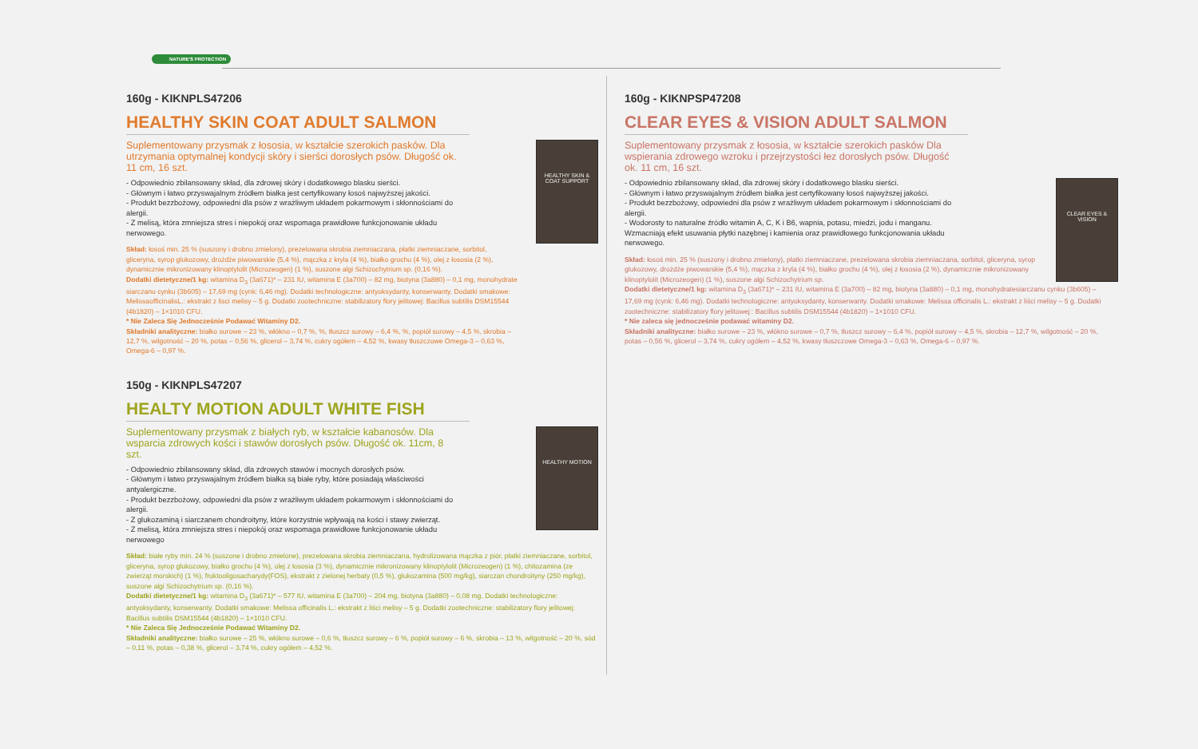NATURE'S PROTECTION
160g - KIKNPLS47206
HEALTHY SKIN COAT ADULT SALMON
HEALTHY SKIN & COAT SUPPORT
Suplementowany przysmak z łososia, w kształcie szerokich pasków. Dla utrzymania optymalnej kondycji skóry i sierści dorosłych psów. Długość ok. 11 cm, 16 szt.
- Odpowiednio zbilansowany skład, dla zdrowej skóry i dodatkowego blasku sierści.
- Głównym i łatwo przyswajalnym źródłem białka jest certyfikowany łosoś najwyższej jakości.
- Produkt bezzbożowy, odpowiedni dla psów z wrażliwym układem pokarmowym i skłonnościami do alergii.
- Z melisą, która zmniejsza stres i niepokój oraz wspomaga prawidłowe funkcjonowanie układu nerwowego.
Skład: łosoś min. 25 % (suszony i drobno zmielony), prezelowana skrobia ziemniaczana, płatki ziemniaczane, sorbitol, gliceryna, syrop glukozowy, drożdże piwowarskie (5,4 %), mączka z kryla (4 %), białko grochu (4 %), olej z łososia (2 %), dynamicznie mikronizowany klinoptylolit (Microzeogen) (1 %), suszone algi Schizochytrium sp. (0,16 %).
Dodatki dietetyczne/1 kg: witamina D<sub>3</sub> (3a671)* – 231 IU, witamina E (3a700) – 82 mg, biotyna (3a880) – 0,1 mg, monohydrate siarczanu cynku (3b605) – 17,69 mg (cynk: 6,46 mg). Dodatki technologiczne: antyoksydanty, konserwanty. Dodatki smakowe: MelissaofficinalisL.: ekstrakt z lisci melisy – 5 g. Dodatki zootechniczne: stabilizatory flory jelitowej: Bacillus subtilis DSM15544 (4b1820) – 1×1010 CFU.
* Nie Zaleca Się Jednocześnie Podawać Witaminy D2.
Składniki analityczne: białko surowe – 23 %, włókno – 0,7 %, %, tłuszcz surowy – 6,4 %, %, popiół surowy – 4,5 %, skrobia – 12,7 %, wilgotność – 20 %, potas – 0,56 %, glicerol – 3,74 %, cukry ogółem – 4,52 %, kwasy tłuszczowe Omega-3 – 0,63 %, Omega-6 – 0,97 %.
150g - KIKNPLS47207
HEALTY MOTION ADULT WHITE FISH
HEALTHY MOTION
Suplementowany przysmak z białych ryb, w kształcie kabanosów. Dla wsparcia zdrowych kości i stawów dorosłych psów. Długość ok. 11cm, 8 szt.
- Odpowiednio zbilansowany skład, dla zdrowych stawów i mocnych dorosłych psów.
- Głównym i łatwo przyswajalnym źródłem białka są białe ryby, które posiadają właściwości antyalergiczne.
- Produkt bezzbożowy, odpowiedni dla psów z wrażliwym układem pokarmowym i skłonnościami do alergii.
- Z glukozaminą i siarczanem chondroityny, które korzystnie wpływają na kości i stawy zwierząt.
- Z melisą, która zmniejsza stres i niepokój oraz wspomaga prawidłowe funkcjonowanie układu nerwowego
Skład: białe ryby min. 24 % (suszone i drobno zmielone), prezelowana skrobia ziemniaczana, hydrolizowana mączka z piór, płatki ziemniaczane, sorbitol, gliceryna, syrop glukozowy, białko grochu (4 %), olej z łososia (3 %), dynamicznie mikronizowany klinoptylolit (Microzeogen) (1 %), chitozamina (ze zwierząt morskich) (1 %), fruktooligosacharydy(FOS), ekstrakt z zielonej herbaty (0,5 %), glukozamina (500 mg/kg), siarczan chondroityny (250 mg/kg), suszone algi Schizochytrium sp. (0,16 %).
Dodatki dietetyczne/1 kg: witamina D<sub>3</sub> (3a671)* – 577 IU, witamina E (3a700) – 204 mg, biotyna (3a880) – 0,08 mg. Dodatki technologiczne: antyoksydanty, konserwanty. Dodatki smakowe: Melissa officinalis L.: ekstrakt z liści melisy – 5 g. Dodatki zootechniczne: stabilizatory flory jelitowej: Bacillus subtilis DSM15544 (4b1820) – 1×1010 CFU.
* Nie Zaleca Się Jednocześnie Podawać Witaminy D2.
Składniki analityczne: białko surowe – 25 %, włókno surowe – 0,6 %, tłuszcz surowy – 6 %, popiół surowy – 6 %, skrobia – 13 %, wilgotność – 20 %, sód – 0,11 %, potas – 0,38 %, glicerol – 3,74 %, cukry ogółem – 4,52 %.
160g - KIKNPSP47208
CLEAR EYES & VISION ADULT SALMON
Suplementowany przysmak z łososia, w kształcie szerokich pasków Dla wspierania zdrowego wzroku i przejrzystości łez dorosłych psów. Długość ok. 11 cm, 16 szt.
CLEAR EYES & VISION
- Odpowiednio zbilansowany skład, dla zdrowej skóry i dodatkowego blasku sierści.
- Głównym i łatwo przyswajalnym źródłem białka jest certyfikowany łosoś najwyższej jakości.
- Produkt bezzbożowy, odpowiedni dla psów z wrażliwym układem pokarmowym i skłonnościami do alergii.
- Wodorosty to naturalne źródło witamin A, C, K i B6, wapnia, potasu, miedzi, jodu i manganu. Wzmacniają efekt usuwania płytki nazębnej i kamienia oraz prawidłowego funkcjonowania układu nerwowego.
Skład: łosoś min. 25 % (suszony i drobno zmielony), płatki ziemniaczane, prezelowana skrobia ziemniaczana, sorbitol, gliceryna, syrop glukozowy, drożdże piwowarskie (5,4 %), mączka z kryla (4 %), białko grochu (4 %), olej z łososia (2 %), dynamicznie mikronizowany klinoptylolit (Microzeogen) (1 %), suszone algi Schizochytrium sp.
Dodatki dietetyczne/1 kg: witamina D<sub>3</sub> (3a671)* – 231 IU, witamina E (3a700) – 82 mg, biotyna (3a880) – 0,1 mg, monohydratesiarczanu cynku (3b605) – 17,69 mg (cynk: 6,46 mg). Dodatki technologiczne: antyoksydanty, konserwanty. Dodatki smakowe: Melissa officinalis L.: ekstrakt z liści melisy – 5 g. Dodatki zootechniczne: stabilizatory flory jelitowej:: Bacillus subtilis DSM15544 (4b1820) – 1×1010 CFU.
* Nie zaleca się jednocześnie podawać witaminy D2.
Składniki analityczne: białko surowe – 23 %, włókno surowe – 0,7 %, tłuszcz surowy – 6,4 %, popiół surowy – 4,5 %, skrobia – 12,7 %, wilgotność – 20 %, potas – 0,56 %, glicerol – 3,74 %, cukry ogółem – 4,52 %, kwasy tłuszczowe Omega-3 – 0,63 %, Omega-6 – 0,97 %.